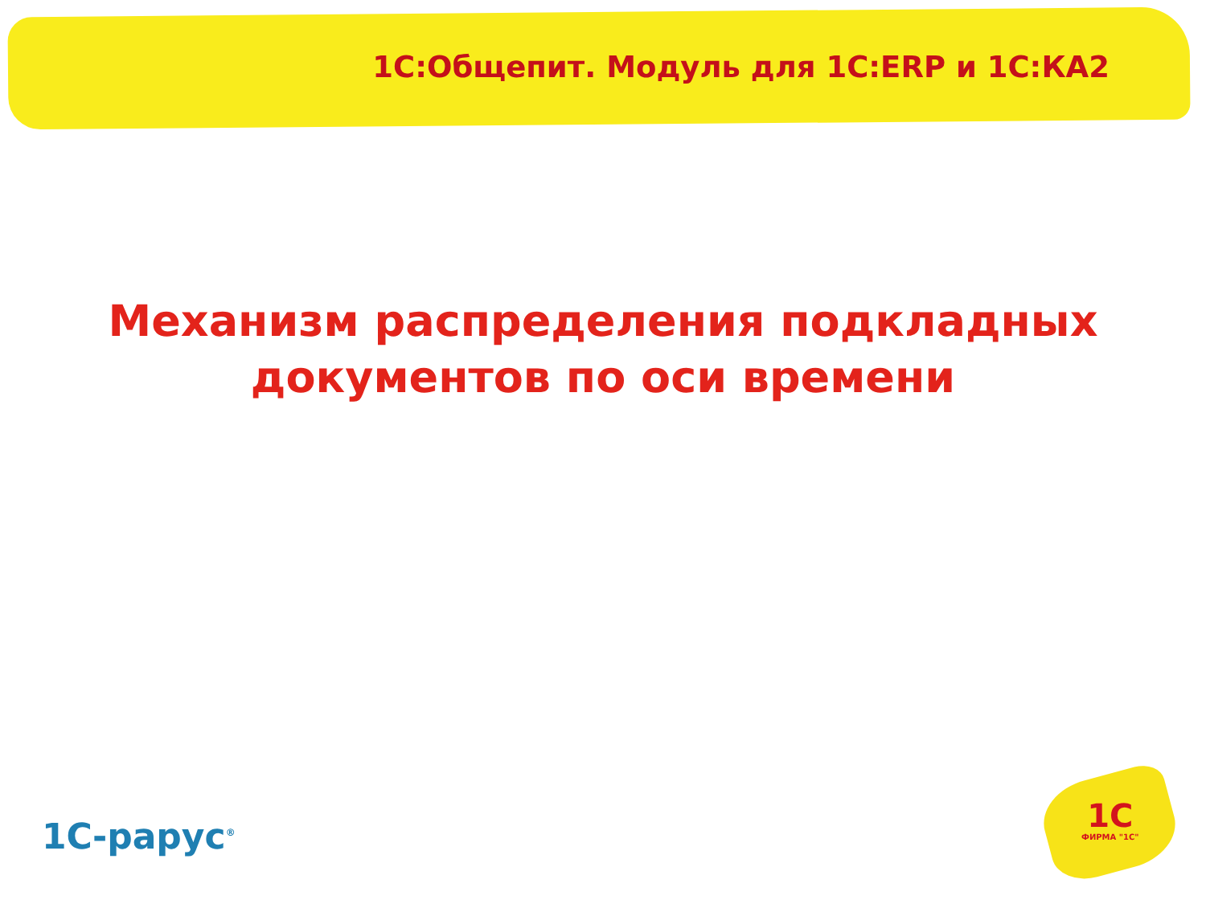1С:Общепит. Модуль для 1С:ERP и 1С:КА2
Механизм распределения подкладных
документов по оси времени
1С-рарус<sup>®</sup> 1С
ФИРМА "1С"